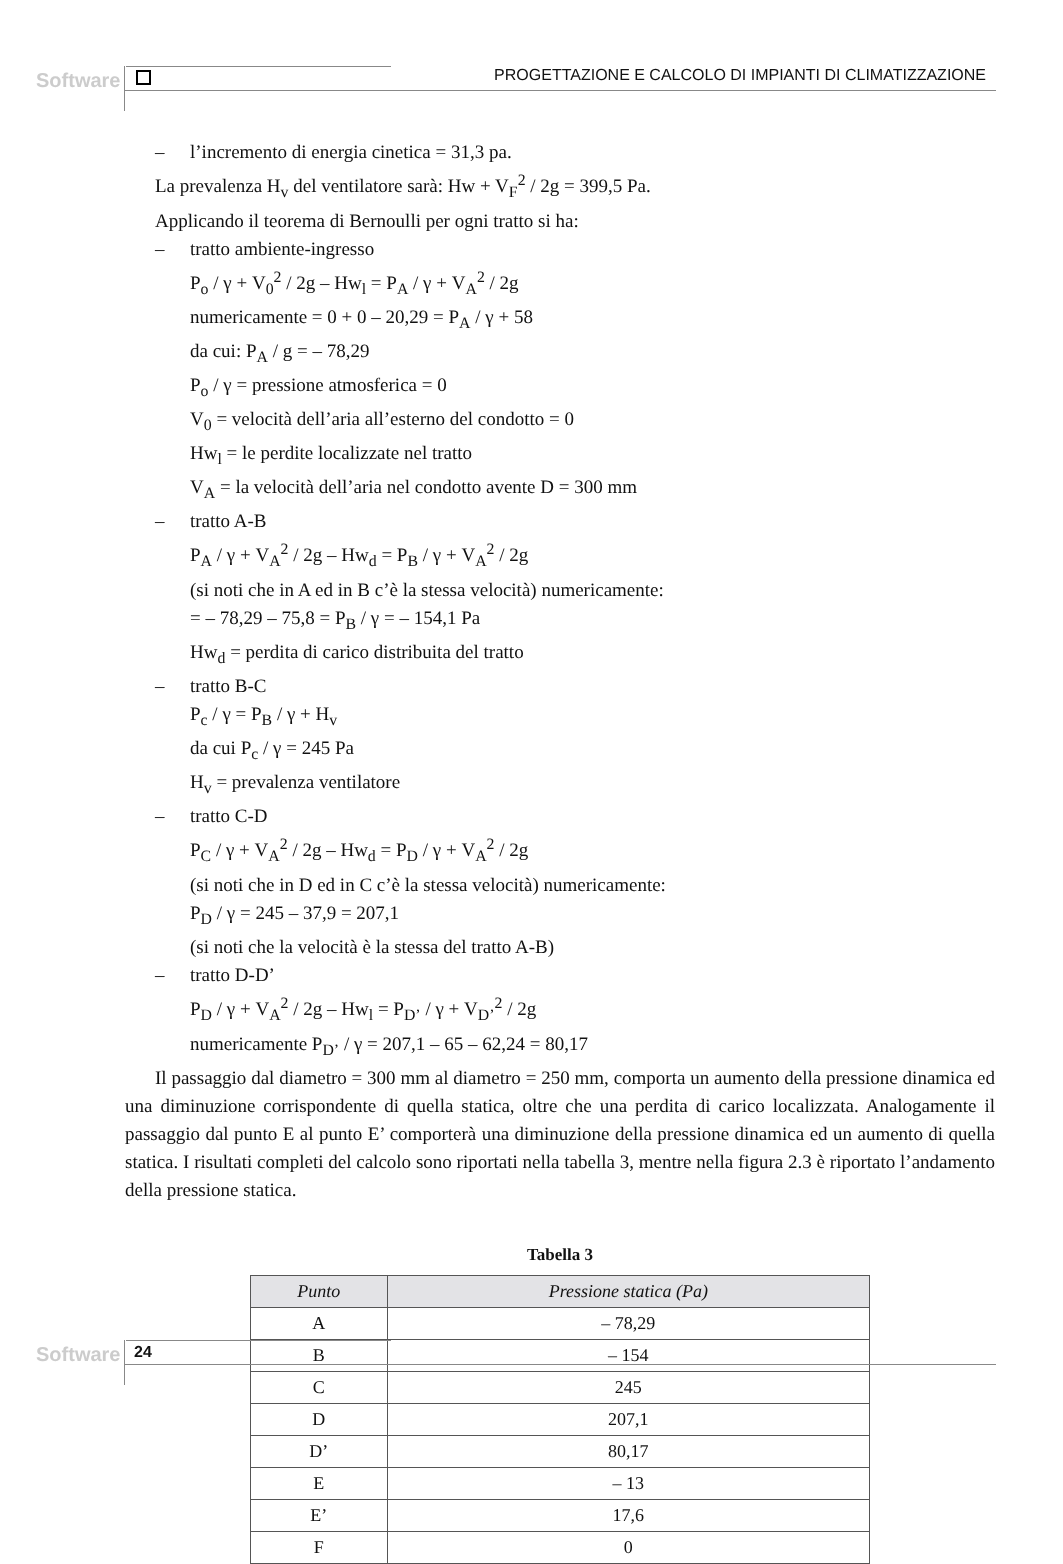Software PROGETTAZIONE E CALCOLO DI IMPIANTI DI CLIMATIZZAZIONE
– l’incremento di energia cinetica = 31,3 pa.
La prevalenza H<sub>v</sub> del ventilatore sarà: Hw + V<sub>F</sub><sup>2</sup> / 2g = 399,5 Pa.
Applicando il teorema di Bernoulli per ogni tratto si ha:
– tratto ambiente-ingresso
P<sub>o</sub> / γ + V<sub>0</sub><sup>2</sup> / 2g – Hw<sub>l</sub> = P<sub>A</sub> / γ + V<sub>A</sub><sup>2</sup> / 2g
numericamente = 0 + 0 – 20,29 = P<sub>A</sub> / γ + 58
da cui: P<sub>A</sub> / g = – 78,29
P<sub>o</sub> / γ = pressione atmosferica = 0
V<sub>0</sub> = velocità dell’aria all’esterno del condotto = 0
Hw<sub>l</sub> = le perdite localizzate nel tratto
V<sub>A</sub> = la velocità dell’aria nel condotto avente D = 300 mm
– tratto A-B
P<sub>A</sub> / γ + V<sub>A</sub><sup>2</sup> / 2g – Hw<sub>d</sub> = P<sub>B</sub> / γ + V<sub>A</sub><sup>2</sup> / 2g
(si noti che in A ed in B c’è la stessa velocità) numericamente:
= – 78,29 – 75,8 = P<sub>B</sub> / γ = – 154,1 Pa
Hw<sub>d</sub> = perdita di carico distribuita del tratto
– tratto B-C
P<sub>c</sub> / γ = P<sub>B</sub> / γ + H<sub>v</sub>
da cui P<sub>c</sub> / γ = 245 Pa
H<sub>v</sub> = prevalenza ventilatore
– tratto C-D
P<sub>C</sub> / γ + V<sub>A</sub><sup>2</sup> / 2g – Hw<sub>d</sub> = P<sub>D</sub> / γ + V<sub>A</sub><sup>2</sup> / 2g
(si noti che in D ed in C c’è la stessa velocità) numericamente:
P<sub>D</sub> / γ = 245 – 37,9 = 207,1
(si noti che la velocità è la stessa del tratto A-B)
– tratto D-D’
P<sub>D</sub> / γ + V<sub>A</sub><sup>2</sup> / 2g – Hw<sub>l</sub> = P<sub>D’</sub> / γ + V<sub>D’</sub><sup>2</sup> / 2g
numericamente P<sub>D’</sub> / γ = 207,1 – 65 – 62,24 = 80,17
Il passaggio dal diametro = 300 mm al diametro = 250 mm, comporta un aumento della pressione dinamica ed una diminuzione corrispondente di quella statica, oltre che una perdita di carico localizzata. Analogamente il passaggio dal punto E al punto E’ comporterà una diminuzione della pressione dinamica ed un aumento di quella statica. I risultati completi del calcolo sono riportati nella tabella 3, mentre nella figura 2.3 è riportato l’andamento della pressione statica.
Tabella 3
| Punto | Pressione statica (Pa) |
| --- | --- |
| A | – 78,29 |
| B | – 154 |
| C | 245 |
| D | 207,1 |
| D’ | 80,17 |
| E | – 13 |
| E’ | 17,6 |
| F | 0 |
Software 24